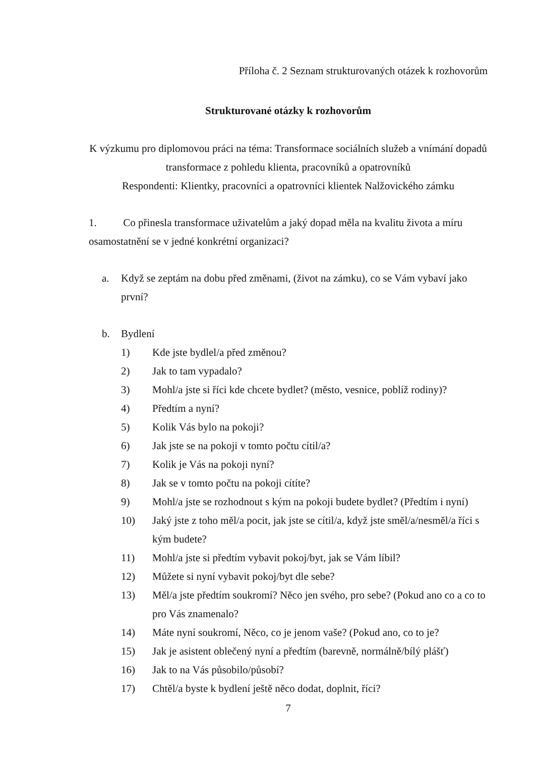Příloha č. 2 Seznam strukturovaných otázek k rozhovorům
Strukturované otázky k rozhovorům
K výzkumu pro diplomovou práci na téma: Transformace sociálních služeb a vnímání dopadů transformace z pohledu klienta, pracovníků a opatrovníků
Respondenti: Klientky, pracovníci a opatrovníci klientek Nalžovického zámku
1. Co přinesla transformace uživatelům a jaký dopad měla na kvalitu života a míru osamostatnění se v jedné konkrétní organizaci?
a. Když se zeptám na dobu před změnami, (život na zámku), co se Vám vybaví jako první?
b. Bydlení
1) Kde jste bydlel/a před změnou?
2) Jak to tam vypadalo?
3) Mohl/a jste si říci kde chcete bydlet? (město, vesnice, poblíž rodiny)?
4) Předtím a nyní?
5) Kolik Vás bylo na pokoji?
6) Jak jste se na pokoji v tomto počtu cítil/a?
7) Kolik je Vás na pokoji nyní?
8) Jak se v tomto počtu na pokoji cítíte?
9) Mohl/a jste se rozhodnout s kým na pokoji budete bydlet? (Předtím i nyní)
10) Jaký jste z toho měl/a pocit, jak jste se cítil/a, když jste směl/a/nesměl/a říci s kým budete?
11) Mohl/a jste si předtím vybavit pokoj/byt, jak se Vám líbil?
12) Můžete si nyní vybavit pokoj/byt dle sebe?
13) Měl/a jste předtím soukromí? Něco jen svého, pro sebe? (Pokud ano co a co to pro Vás znamenalo?
14) Máte nyní soukromí, Něco, co je jenom vaše? (Pokud ano, co to je?
15) Jak je asistent oblečený nyní a předtím (barevně, normálně/bílý plášť)
16) Jak to na Vás působilo/působí?
17) Chtěl/a byste k bydlení ještě něco dodat, doplnit, říci?
7